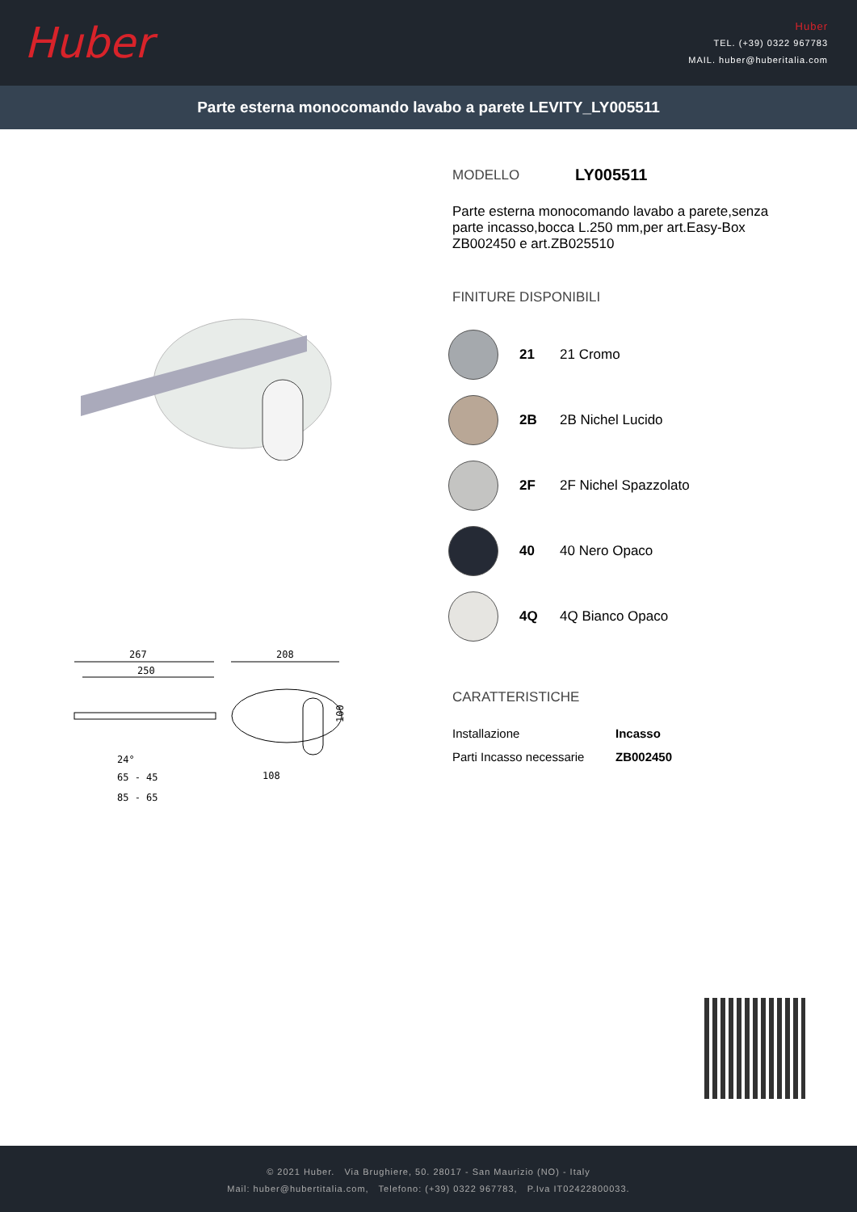Huber
Huber
TEL. (+39) 0322 967783
MAIL. huber@huberitalia.com
Parte esterna monocomando lavabo a parete LEVITY_LY005511
267
250
208
24°
108
65 - 45
85 - 65
100
MODELLO LY005511
Parte esterna monocomando lavabo a parete,senza parte incasso,bocca L.250 mm,per art.Easy-Box ZB002450 e art.ZB025510
FINITURE DISPONIBILI
21 21 Cromo
2B 2B Nichel Lucido
2F 2F Nichel Spazzolato
40 40 Nero Opaco
4Q 4Q Bianco Opaco
CARATTERISTICHE
| Installazione | Incasso |
| Parti Incasso necessarie | ZB002450 |
© 2021 Huber. Via Brughiere, 50. 28017 - San Maurizio (NO) - Italy
Mail: huber@hubertitalia.com, Telefono: (+39) 0322 967783, P.Iva IT02422800033.